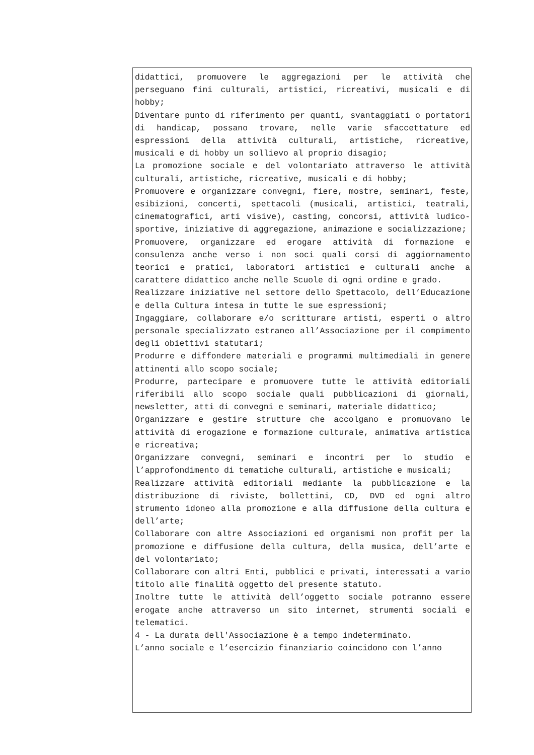didattici, promuovere le aggregazioni per le attività che perseguano fini culturali, artistici, ricreativi, musicali e di hobby;
Diventare punto di riferimento per quanti, svantaggiati o portatori di handicap, possano trovare, nelle varie sfaccettature ed espressioni della attività culturali, artistiche, ricreative, musicali e di hobby un sollievo al proprio disagio;
La promozione sociale e del volontariato attraverso le attività culturali, artistiche, ricreative, musicali e di hobby;
Promuovere e organizzare convegni, fiere, mostre, seminari, feste, esibizioni, concerti, spettacoli (musicali, artistici, teatrali, cinematografici, arti visive), casting, concorsi, attività ludico-sportive, iniziative di aggregazione, animazione e socializzazione;
Promuovere, organizzare ed erogare attività di formazione e consulenza anche verso i non soci quali corsi di aggiornamento teorici e pratici, laboratori artistici e culturali anche a carattere didattico anche nelle Scuole di ogni ordine e grado.
Realizzare iniziative nel settore dello Spettacolo, dell’Educazione e della Cultura intesa in tutte le sue espressioni;
Ingaggiare, collaborare e/o scritturare artisti, esperti o altro personale specializzato estraneo all’Associazione per il compimento degli obiettivi statutari;
Produrre e diffondere materiali e programmi multimediali in genere attinenti allo scopo sociale;
Produrre, partecipare e promuovere tutte le attività editoriali riferibili allo scopo sociale quali pubblicazioni di giornali, newsletter, atti di convegni e seminari, materiale didattico;
Organizzare e gestire strutture che accolgano e promuovano le attività di erogazione e formazione culturale, animativa artistica e ricreativa;
Organizzare convegni, seminari e incontri per lo studio e l’approfondimento di tematiche culturali, artistiche e musicali;
Realizzare attività editoriali mediante la pubblicazione e la distribuzione di riviste, bollettini, CD, DVD ed ogni altro strumento idoneo alla promozione e alla diffusione della cultura e dell’arte;
Collaborare con altre Associazioni ed organismi non profit per la promozione e diffusione della cultura, della musica, dell’arte e del volontariato;
Collaborare con altri Enti, pubblici e privati, interessati a vario titolo alle finalità oggetto del presente statuto.
Inoltre tutte le attività dell’oggetto sociale potranno essere erogate anche attraverso un sito internet, strumenti sociali e telematici.
4 - La durata dell'Associazione è a tempo indeterminato.
L’anno sociale e l’esercizio finanziario coincidono con l’anno